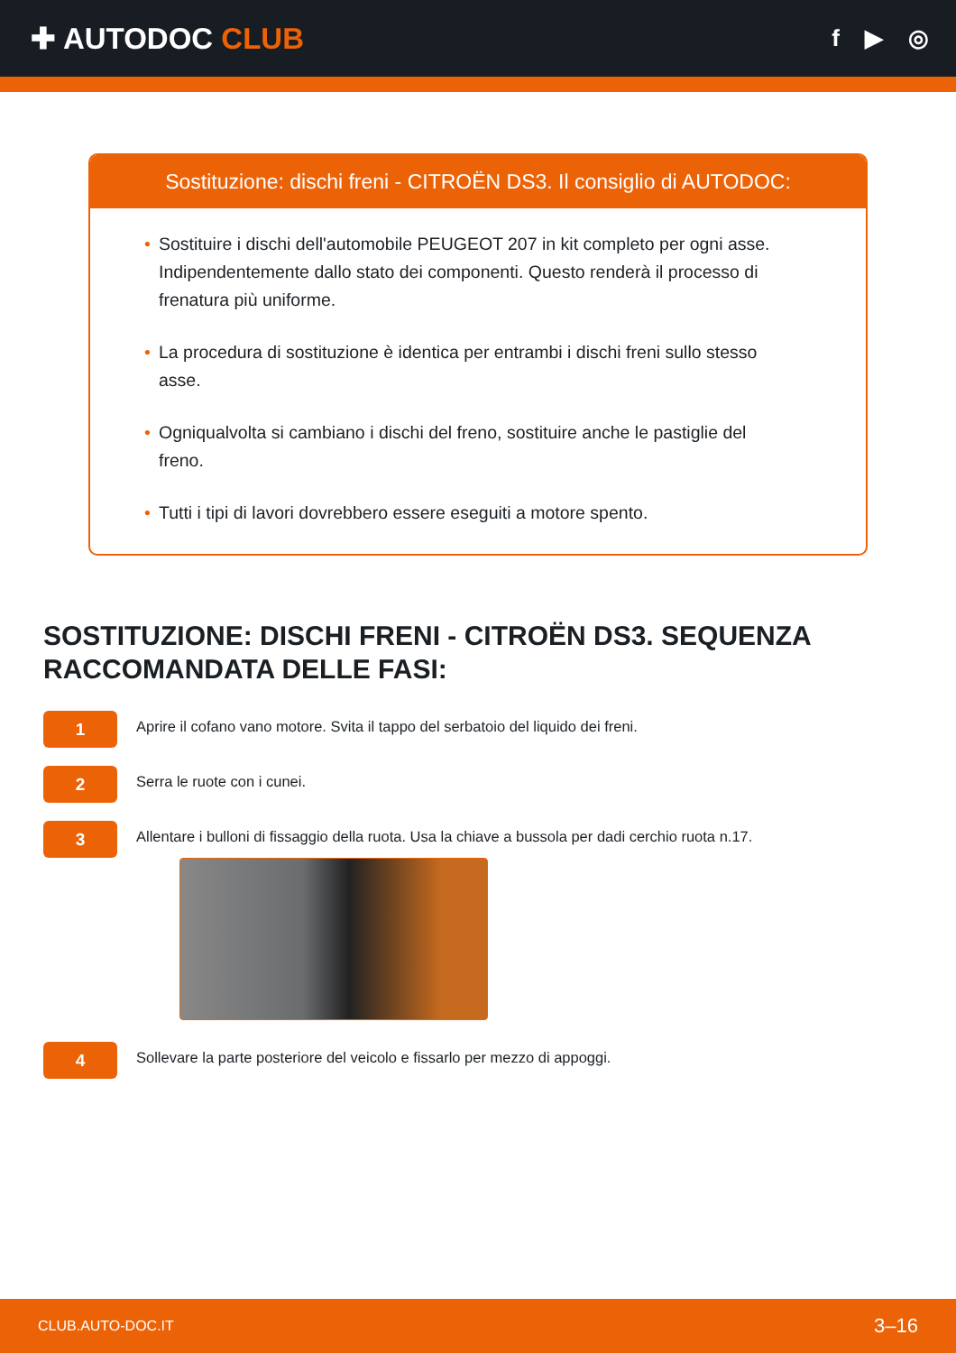✚ AUTODOC CLUB
f ▶ ◎
Sostituzione: dischi freni - CITROËN DS3. Il consiglio di AUTODOC:
• Sostituire i dischi dell'automobile PEUGEOT 207 in kit completo per ogni asse. Indipendentemente dallo stato dei componenti. Questo renderà il processo di frenatura più uniforme.
• La procedura di sostituzione è identica per entrambi i dischi freni sullo stesso asse.
• Ogniqualvolta si cambiano i dischi del freno, sostituire anche le pastiglie del freno.
• Tutti i tipi di lavori dovrebbero essere eseguiti a motore spento.
SOSTITUZIONE: DISCHI FRENI - CITROËN DS3. SEQUENZA RACCOMANDATA DELLE FASI:
1
Aprire il cofano vano motore. Svita il tappo del serbatoio del liquido dei freni.
2
Serra le ruote con i cunei.
3
Allentare i bulloni di fissaggio della ruota. Usa la chiave a bussola per dadi cerchio ruota n.17.
4
Sollevare la parte posteriore del veicolo e fissarlo per mezzo di appoggi.
CLUB.AUTO-DOC.IT 3–16